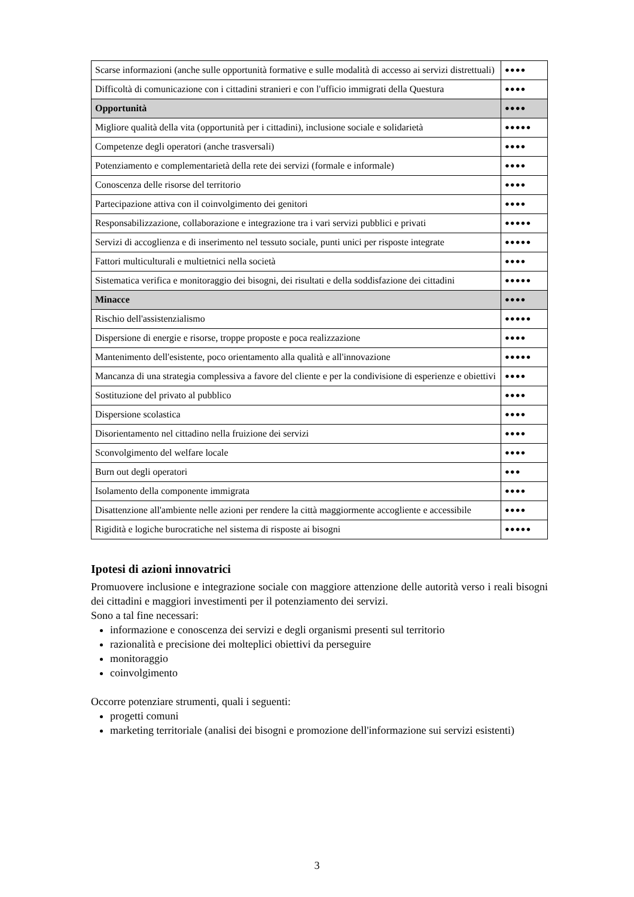| Scarse informazioni (anche sulle opportunità formative e sulle modalità di accesso ai servizi distrettuali) | ●●●● |
| Difficoltà di comunicazione con i cittadini stranieri e con l'ufficio immigrati della Questura | ●●●● |
| Opportunità | ●●●● |
| Migliore qualità della vita (opportunità per i cittadini), inclusione sociale e solidarietà | ●●●●● |
| Competenze degli operatori (anche trasversali) | ●●●● |
| Potenziamento e complementarietà della rete dei servizi (formale e informale) | ●●●● |
| Conoscenza delle risorse del territorio | ●●●● |
| Partecipazione attiva con il coinvolgimento dei genitori | ●●●● |
| Responsabilizzazione, collaborazione e integrazione tra i vari servizi pubblici e privati | ●●●●● |
| Servizi di accoglienza e di inserimento nel tessuto sociale, punti unici per risposte integrate | ●●●●● |
| Fattori multiculturali e multietnici nella società | ●●●● |
| Sistematica verifica e monitoraggio dei bisogni, dei risultati e della soddisfazione dei cittadini | ●●●●● |
| Minacce | ●●●● |
| Rischio dell'assistenzialismo | ●●●●● |
| Dispersione di energie e risorse, troppe proposte e poca realizzazione | ●●●● |
| Mantenimento dell'esistente, poco orientamento alla qualità e all'innovazione | ●●●●● |
| Mancanza di una strategia complessiva a favore del cliente e per la condivisione di esperienze e obiettivi | ●●●● |
| Sostituzione del privato al pubblico | ●●●● |
| Dispersione scolastica | ●●●● |
| Disorientamento nel cittadino nella fruizione dei servizi | ●●●● |
| Sconvolgimento del welfare locale | ●●●● |
| Burn out degli operatori | ●●● |
| Isolamento della componente immigrata | ●●●● |
| Disattenzione all'ambiente nelle azioni per rendere la città maggiormente accogliente e accessibile | ●●●● |
| Rigidità e logiche burocratiche nel sistema di risposte ai bisogni | ●●●●● |
Ipotesi di azioni innovatrici
Promuovere inclusione e integrazione sociale con maggiore attenzione delle autorità verso i reali bisogni dei cittadini e maggiori investimenti per il potenziamento dei servizi.
Sono a tal fine necessari:
informazione e conoscenza dei servizi e degli organismi presenti sul territorio
razionalità e precisione dei molteplici obiettivi da perseguire
monitoraggio
coinvolgimento
Occorre potenziare strumenti, quali i seguenti:
progetti comuni
marketing territoriale (analisi dei bisogni e promozione dell'informazione sui servizi esistenti)
3